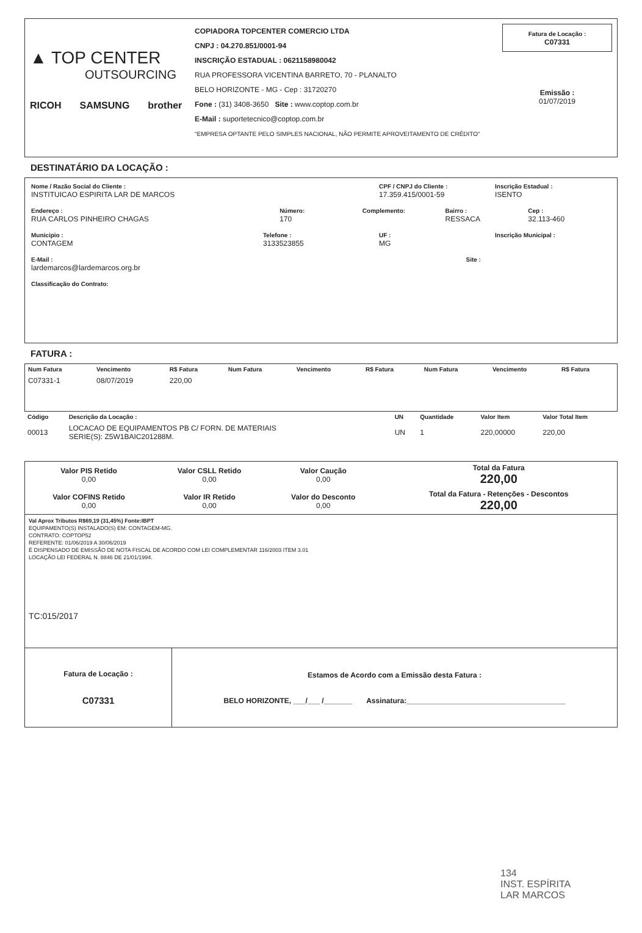▲ TOP CENTER
OUTSOURCING
RICOH SAMSUNG brother
COPIADORA TOPCENTER COMERCIO LTDA
CNPJ : 04.270.851/0001-94
INSCRIÇÃO ESTADUAL : 0621158980042
RUA PROFESSORA VICENTINA BARRETO, 70 - PLANALTO
BELO HORIZONTE - MG - Cep : 31720270
Fone : (31) 3408-3650 Site : www.coptop.com.br
E-Mail : suportetecnico@coptop.com.br
"EMPRESA OPTANTE PELO SIMPLES NACIONAL, NÃO PERMITE APROVEITAMENTO DE CRÉDITO"
Fatura de Locação :
C07331
Emissão :
01/07/2019
DESTINATÁRIO DA LOCAÇÃO :
Nome / Razão Social do Cliente :
INSTITUICAO ESPIRITA LAR DE MARCOS
CPF / CNPJ do Cliente :
17.359.415/0001-59
Inscrição Estadual :
ISENTO
Endereço :
RUA CARLOS PINHEIRO CHAGAS
Número:
170
Complemento: Bairro :
RESSACA
Cep :
32.113-460
Municipio :
CONTAGEM
Telefone :
3133523855
UF :
MG
Inscrição Municipal :
E-Mail :
lardemarcos@lardemarcos.org.br
Site :
Classificação do Contrato:
FATURA :
| Num Fatura | Vencimento | R$ Fatura | Num Fatura | Vencimento | R$ Fatura | Num Fatura | Vencimento | R$ Fatura |
| --- | --- | --- | --- | --- | --- | --- | --- | --- |
| C07331-1 | 08/07/2019 | 220,00 | | | | | | |
| Código | Descrição da Locação : | UN | Quantidade | Valor Item | Valor Total Item |
| --- | --- | --- | --- | --- | --- |
| 00013 | LOCACAO DE EQUIPAMENTOS PB C/ FORN. DE MATERIAIS SERIE(S): Z5W1BAIC201288M. | UN | 1 | 220,00000 | 220,00 |
| Valor PIS Retido 0,00 | Valor CSLL Retido 0,00 | Valor Caução 0,00 | Total da Fatura 220,00 |
| Valor COFINS Retido 0,00 | Valor IR Retido 0,00 | Valor do Desconto 0,00 | Total da Fatura - Retenções - Descontos 220,00 |
Val Aprox Tributos R$69,19 (31,45%) Fonte:IBPT
EQUIPAMENTO(S) INSTALADO(S) EM: CONTAGEM-MG.
CONTRATO: COPTOP52
REFERENTE: 01/06/2019 A 30/06/2019
É DISPENSADO DE EMISSÃO DE NOTA FISCAL DE ACORDO COM LEI COMPLEMENTAR 116/2003 ITEM 3.01
LOCAÇÃO LEI FEDERAL N. 8846 DE 21/01/1994.
TC:015/2017
| Fatura de Locação : C07331 | Estamos de Acordo com a Emissão desta Fatura : BELO HORIZONTE, ___/___ /_______ Assinatura:_______________________________________ |
134
INST. ESPÍRITA
LAR MARCOS